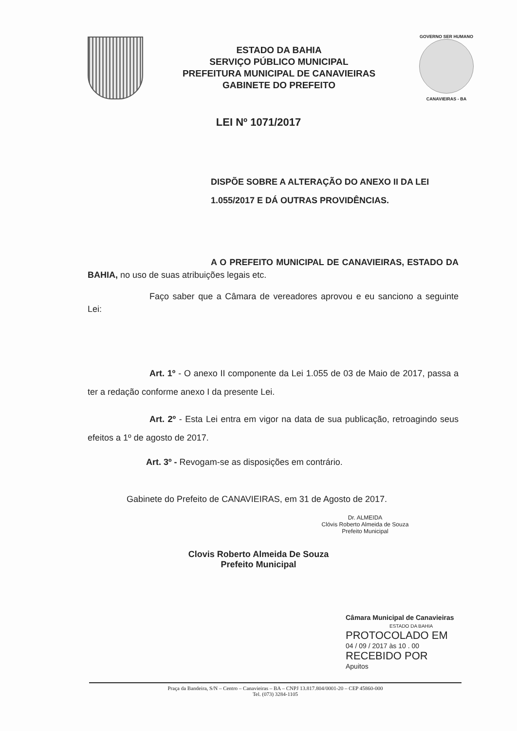ESTADO DA BAHIA
SERVIÇO PÚBLICO MUNICIPAL
PREFEITURA MUNICIPAL DE CANAVIEIRAS
GABINETE DO PREFEITO
GOVERNO SER HUMANO
CANAVIEIRAS - BA
LEI Nº 1071/2017
DISPÕE SOBRE A ALTERAÇÃO DO ANEXO II DA LEI 1.055/2017 E DÁ OUTRAS PROVIDÊNCIAS.
A O PREFEITO MUNICIPAL DE CANAVIEIRAS, ESTADO DA BAHIA, no uso de suas atribuições legais etc.
Faço saber que a Câmara de vereadores aprovou e eu sanciono a seguinte Lei:
Art. 1º - O anexo II componente da Lei 1.055 de 03 de Maio de 2017, passa a ter a redação conforme anexo I da presente Lei.
Art. 2º - Esta Lei entra em vigor na data de sua publicação, retroagindo seus efeitos a 1º de agosto de 2017.
Art. 3º - Revogam-se as disposições em contrário.
Gabinete do Prefeito de CANAVIEIRAS, em 31 de Agosto de 2017.
Dr. ALMEIDA
Clóvis Roberto Almeida de Souza
Prefeito Municipal
Clovis Roberto Almeida De Souza
Prefeito Municipal
Câmara Municipal de Canavieiras
ESTADO DA BAHIA
PROTOCOLADO EM
04 / 09 / 2017 às 10 . 00
RECEBIDO POR
Apuitos
Praça da Bandeira, S/N – Centro – Canavieiras – BA – CNPJ 13.817.804/0001-20 – CEP 45860-000
Tel. (073) 3284-1105